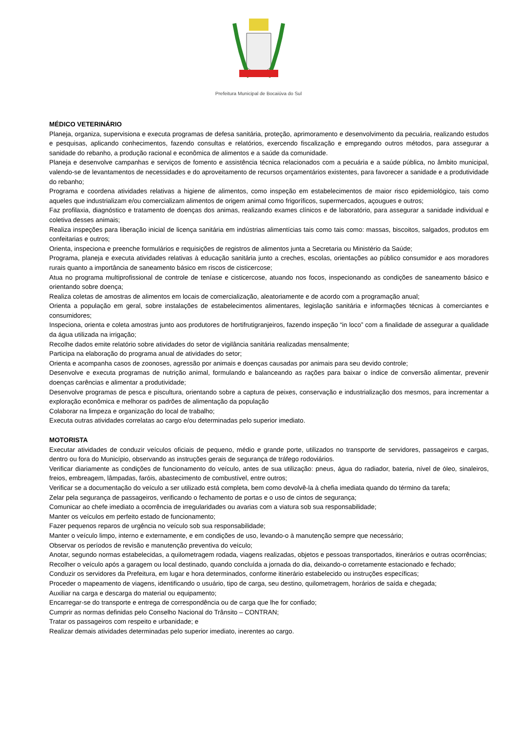Prefeitura Municipal de Bocaiúva do Sul
MÉDICO VETERINÁRIO
Planeja, organiza, supervisiona e executa programas de defesa sanitária, proteção, aprimoramento e desenvolvimento da pecuária, realizando estudos e pesquisas, aplicando conhecimentos, fazendo consultas e relatórios, exercendo fiscalização e empregando outros métodos, para assegurar a sanidade do rebanho, a produção racional e econômica de alimentos e a saúde da comunidade.
Planeja e desenvolve campanhas e serviços de fomento e assistência técnica relacionados com a pecuária e a saúde pública, no âmbito municipal, valendo-se de levantamentos de necessidades e do aproveitamento de recursos orçamentários existentes, para favorecer a sanidade e a produtividade do rebanho;
Programa e coordena atividades relativas a higiene de alimentos, como inspeção em estabelecimentos de maior risco epidemiológico, tais como aqueles que industrializam e/ou comercializam alimentos de origem animal como frigoríficos, supermercados, açougues e outros;
Faz profilaxia, diagnóstico e tratamento de doenças dos animas, realizando exames clínicos e de laboratório, para assegurar a sanidade individual e coletiva desses animais;
Realiza inspeções para liberação inicial de licença sanitária em indústrias alimentícias tais como tais como: massas, biscoitos, salgados, produtos em confeitarias e outros;
Orienta, inspeciona e preenche formulários e requisições de registros de alimentos junta a Secretaria ou Ministério da Saúde;
Programa, planeja e executa atividades relativas à educação sanitária junto a creches, escolas, orientações ao público consumidor e aos moradores rurais quanto a importância de saneamento básico em riscos de cisticercose;
Atua no programa multiprofissional de controle de teníase e cisticercose, atuando nos focos, inspecionando as condições de saneamento básico e orientando sobre doença;
Realiza coletas de amostras de alimentos em locais de comercialização, aleatoriamente e de acordo com a programação anual;
Orienta a população em geral, sobre instalações de estabelecimentos alimentares, legislação sanitária e informações técnicas à comerciantes e consumidores;
Inspeciona, orienta e coleta amostras junto aos produtores de hortifrutigranjeiros, fazendo inspeção “in loco” com a finalidade de assegurar a qualidade da água utilizada na irrigação;
Recolhe dados emite relatório sobre atividades do setor de vigilância sanitária realizadas mensalmente;
Participa na elaboração do programa anual de atividades do setor;
Orienta e acompanha casos de zoonoses, agressão por animais e doenças causadas por animais para seu devido controle;
Desenvolve e executa programas de nutrição animal, formulando e balanceando as rações para baixar o índice de conversão alimentar, prevenir doenças carências e alimentar a produtividade;
Desenvolve programas de pesca e piscultura, orientando sobre a captura de peixes, conservação e industrialização dos mesmos, para incrementar a exploração econômica e melhorar os padrões de alimentação da população
Colaborar na limpeza e organização do local de trabalho;
Executa outras atividades correlatas ao cargo e/ou determinadas pelo superior imediato.
MOTORISTA
Executar atividades de conduzir veículos oficiais de pequeno, médio e grande porte, utilizados no transporte de servidores, passageiros e cargas, dentro ou fora do Município, observando as instruções gerais de segurança de tráfego rodoviários.
Verificar diariamente as condições de funcionamento do veículo, antes de sua utilização: pneus, água do radiador, bateria, nível de óleo, sinaleiros, freios, embreagem, lâmpadas, faróis, abastecimento de combustível, entre outros;
Verificar se a documentação do veículo a ser utilizado está completa, bem como devolvê-la à chefia imediata quando do término da tarefa;
Zelar pela segurança de passageiros, verificando o fechamento de portas e o uso de cintos de segurança;
Comunicar ao chefe imediato a ocorrência de irregularidades ou avarias com a viatura sob sua responsabilidade;
Manter os veículos em perfeito estado de funcionamento;
Fazer pequenos reparos de urgência no veículo sob sua responsabilidade;
Manter o veículo limpo, interno e externamente, e em condições de uso, levando-o à manutenção sempre que necessário;
Observar os períodos de revisão e manutenção preventiva do veículo;
Anotar, segundo normas estabelecidas, a quilometragem rodada, viagens realizadas, objetos e pessoas transportados, itinerários e outras ocorrências;
Recolher o veículo após a garagem ou local destinado, quando concluída a jornada do dia, deixando-o corretamente estacionado e fechado;
Conduzir os servidores da Prefeitura, em lugar e hora determinados, conforme itinerário estabelecido ou instruções específicas;
Proceder o mapeamento de viagens, identificando o usuário, tipo de carga, seu destino, quilometragem, horários de saída e chegada;
Auxiliar na carga e descarga do material ou equipamento;
Encarregar-se do transporte e entrega de correspondência ou de carga que lhe for confiado;
Cumprir as normas definidas pelo Conselho Nacional do Trânsito – CONTRAN;
Tratar os passageiros com respeito e urbanidade; e
Realizar demais atividades determinadas pelo superior imediato, inerentes ao cargo.